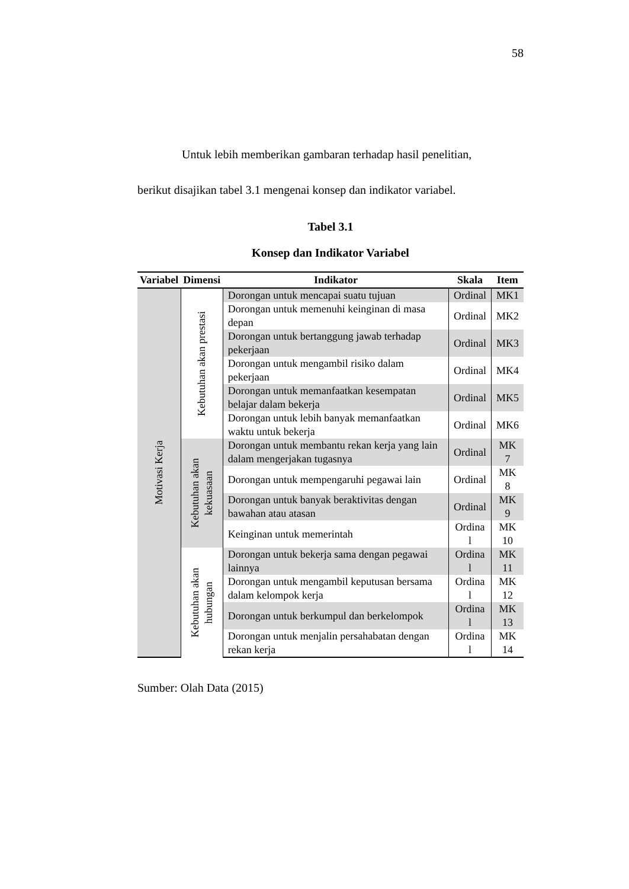58
Untuk lebih memberikan gambaran terhadap hasil penelitian,
berikut disajikan tabel 3.1 mengenai konsep dan indikator variabel.
Tabel 3.1
Konsep dan Indikator Variabel
| Variabel | Dimensi | Indikator | Skala | Item |
| --- | --- | --- | --- | --- |
| Motivasi Kerja | Kebutuhan akan prestasi | Dorongan untuk mencapai suatu tujuan | Ordinal | MK1 |
| | | Dorongan untuk memenuhi keinginan di masa depan | Ordinal | MK2 |
| | | Dorongan untuk bertanggung jawab terhadap pekerjaan | Ordinal | MK3 |
| | | Dorongan untuk mengambil risiko dalam pekerjaan | Ordinal | MK4 |
| | | Dorongan untuk memanfaatkan kesempatan belajar dalam bekerja | Ordinal | MK5 |
| | | Dorongan untuk lebih banyak memanfaatkan waktu untuk bekerja | Ordinal | MK6 |
| | Kebutuhan akan kekuasaan | Dorongan untuk membantu rekan kerja yang lain dalam mengerjakan tugasnya | Ordinal | MK 7 |
| | | Dorongan untuk mempengaruhi pegawai lain | Ordinal | MK 8 |
| | | Dorongan untuk banyak beraktivitas dengan bawahan atau atasan | Ordinal | MK 9 |
| | | Keinginan untuk memerintah | Ordina l | MK 10 |
| | Kebutuhan akan hubungan | Dorongan untuk bekerja sama dengan pegawai lainnya | Ordina l | MK 11 |
| | | Dorongan untuk mengambil keputusan bersama dalam kelompok kerja | Ordina l | MK 12 |
| | | Dorongan untuk berkumpul dan berkelompok | Ordina l | MK 13 |
| | | Dorongan untuk menjalin persahabatan dengan rekan kerja | Ordina l | MK 14 |
Sumber: Olah Data (2015)